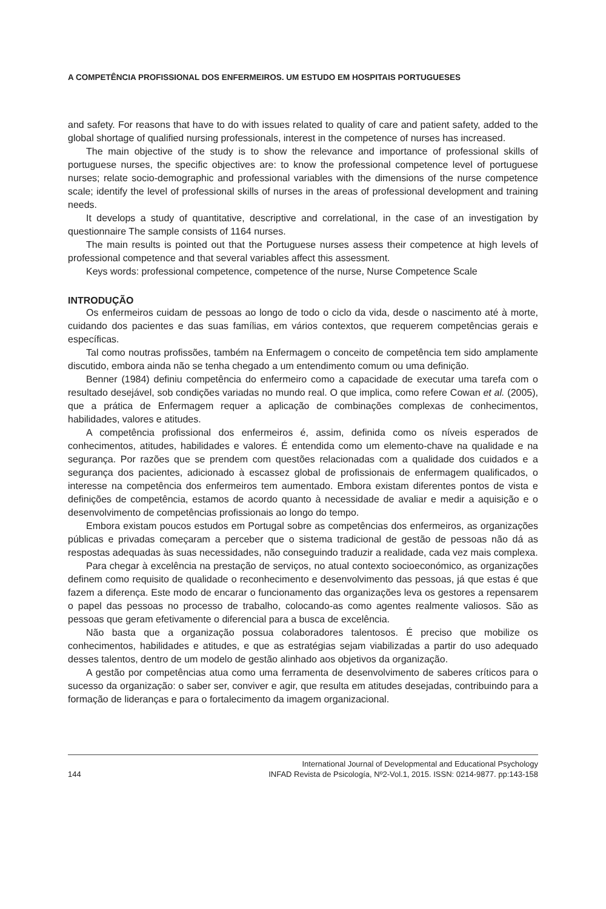A COMPETÊNCIA PROFISSIONAL DOS ENFERMEIROS. UM ESTUDO EM HOSPITAIS PORTUGUESES
and safety. For reasons that have to do with issues related to quality of care and patient safety, added to the global shortage of qualified nursing professionals, interest in the competence of nurses has increased.
The main objective of the study is to show the relevance and importance of professional skills of portuguese nurses, the specific objectives are: to know the professional competence level of portuguese nurses; relate socio-demographic and professional variables with the dimensions of the nurse competence scale; identify the level of professional skills of nurses in the areas of professional development and training needs.
It develops a study of quantitative, descriptive and correlational, in the case of an investigation by questionnaire The sample consists of 1164 nurses.
The main results is pointed out that the Portuguese nurses assess their competence at high levels of professional competence and that several variables affect this assessment.
Keys words: professional competence, competence of the nurse, Nurse Competence Scale
INTRODUÇÃO
Os enfermeiros cuidam de pessoas ao longo de todo o ciclo da vida, desde o nascimento até à morte, cuidando dos pacientes e das suas famílias, em vários contextos, que requerem competências gerais e específicas.
Tal como noutras profissões, também na Enfermagem o conceito de competência tem sido amplamente discutido, embora ainda não se tenha chegado a um entendimento comum ou uma definição.
Benner (1984) definiu competência do enfermeiro como a capacidade de executar uma tarefa com o resultado desejável, sob condições variadas no mundo real. O que implica, como refere Cowan et al. (2005), que a prática de Enfermagem requer a aplicação de combinações complexas de conhecimentos, habilidades, valores e atitudes.
A competência profissional dos enfermeiros é, assim, definida como os níveis esperados de conhecimentos, atitudes, habilidades e valores. É entendida como um elemento-chave na qualidade e na segurança. Por razões que se prendem com questões relacionadas com a qualidade dos cuidados e a segurança dos pacientes, adicionado à escassez global de profissionais de enfermagem qualificados, o interesse na competência dos enfermeiros tem aumentado. Embora existam diferentes pontos de vista e definições de competência, estamos de acordo quanto à necessidade de avaliar e medir a aquisição e o desenvolvimento de competências profissionais ao longo do tempo.
Embora existam poucos estudos em Portugal sobre as competências dos enfermeiros, as organizações públicas e privadas começaram a perceber que o sistema tradicional de gestão de pessoas não dá as respostas adequadas às suas necessidades, não conseguindo traduzir a realidade, cada vez mais complexa.
Para chegar à excelência na prestação de serviços, no atual contexto socioeconómico, as organizações definem como requisito de qualidade o reconhecimento e desenvolvimento das pessoas, já que estas é que fazem a diferença. Este modo de encarar o funcionamento das organizações leva os gestores a repensarem o papel das pessoas no processo de trabalho, colocando-as como agentes realmente valiosos. São as pessoas que geram efetivamente o diferencial para a busca de excelência.
Não basta que a organização possua colaboradores talentosos. É preciso que mobilize os conhecimentos, habilidades e atitudes, e que as estratégias sejam viabilizadas a partir do uso adequado desses talentos, dentro de um modelo de gestão alinhado aos objetivos da organização.
A gestão por competências atua como uma ferramenta de desenvolvimento de saberes críticos para o sucesso da organização: o saber ser, conviver e agir, que resulta em atitudes desejadas, contribuindo para a formação de lideranças e para o fortalecimento da imagem organizacional.
144
International Journal of Developmental and Educational Psychology
INFAD Revista de Psicología, Nº2-Vol.1, 2015. ISSN: 0214-9877. pp:143-158